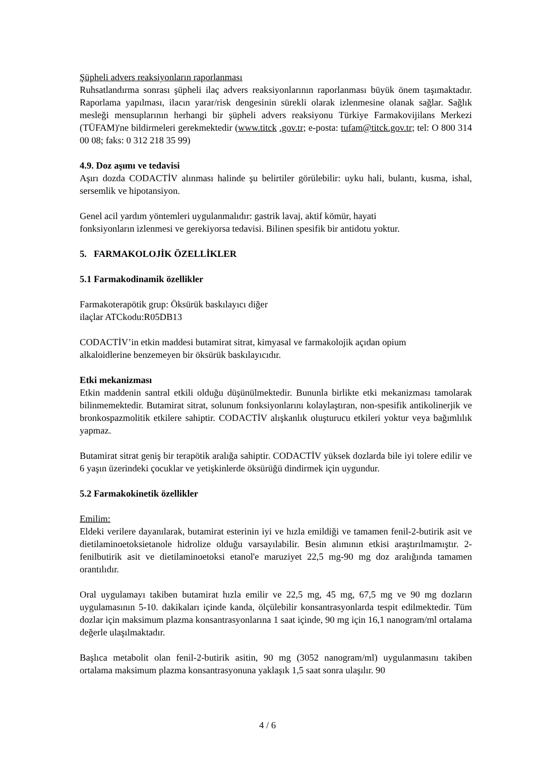Şüpheli advers reaksiyonların raporlanması
Ruhsatlandırma sonrası şüpheli ilaç advers reaksiyonlarının raporlanması büyük önem taşımaktadır. Raporlama yapılması, ilacın yarar/risk dengesinin sürekli olarak izlenmesine olanak sağlar. Sağlık mesleği mensuplarının herhangi bir şüpheli advers reaksiyonu Türkiye Farmakovijilans Merkezi (TÜFAM)'ne bildirmeleri gerekmektedir (www.titck .gov.tr; e-posta: tufam@titck.gov.tr; tel: O 800 314 00 08; faks: 0 312 218 35 99)
4.9. Doz aşımı ve tedavisi
Aşırı dozda CODACTİV alınması halinde şu belirtiler görülebilir: uyku hali, bulantı, kusma, ishal, sersemlik ve hipotansiyon.
Genel acil yardım yöntemleri uygulanmalıdır: gastrik lavaj, aktif kömür, hayati
fonksiyonların izlenmesi ve gerekiyorsa tedavisi. Bilinen spesifik bir antidotu yoktur.
5. FARMAKOLOJİK ÖZELLİKLER
5.1 Farmakodinamik özellikler
Farmakoterapötik grup: Öksürük baskılayıcı diğer
ilaçlar ATCkodu:R05DB13
CODACTİV’in etkin maddesi butamirat sitrat, kimyasal ve farmakolojik açıdan opium
alkaloidlerine benzemeyen bir öksürük baskılayıcıdır.
Etki mekanizması
Etkin maddenin santral etkili olduğu düşünülmektedir. Bununla birlikte etki mekanizması tamolarak bilinmemektedir. Butamirat sitrat, solunum fonksiyonlarını kolaylaştıran, non-spesifik antikolinerjik ve bronkospazmolitik etkilere sahiptir. CODACTİV alışkanlık oluşturucu etkileri yoktur veya bağımlılık yapmaz.
Butamirat sitrat geniş bir terapötik aralığa sahiptir. CODACTİV yüksek dozlarda bile iyi tolere edilir ve 6 yaşın üzerindeki çocuklar ve yetişkinlerde öksürüğü dindirmek için uygundur.
5.2 Farmakokinetik özellikler
Emilim:
Eldeki verilere dayanılarak, butamirat esterinin iyi ve hızla emildiği ve tamamen fenil-2-butirik asit ve dietilaminoetoksietanole hidrolize olduğu varsayılabilir. Besin alımının etkisi araştırılmamıştır. 2-fenilbutirik asit ve dietilaminoetoksi etanol'e maruziyet 22,5 mg-90 mg doz aralığında tamamen orantılıdır.
Oral uygulamayı takiben butamirat hızla emilir ve 22,5 mg, 45 mg, 67,5 mg ve 90 mg dozların uygulamasının 5-10. dakikaları içinde kanda, ölçülebilir konsantrasyonlarda tespit edilmektedir. Tüm dozlar için maksimum plazma konsantrasyonlarına 1 saat içinde, 90 mg için 16,1 nanogram/ml ortalama değerle ulaşılmaktadır.
Başlıca metabolit olan fenil-2-butirik asitin, 90 mg (3052 nanogram/ml) uygulanmasını takiben ortalama maksimum plazma konsantrasyonuna yaklaşık 1,5 saat sonra ulaşılır. 90
4 / 6